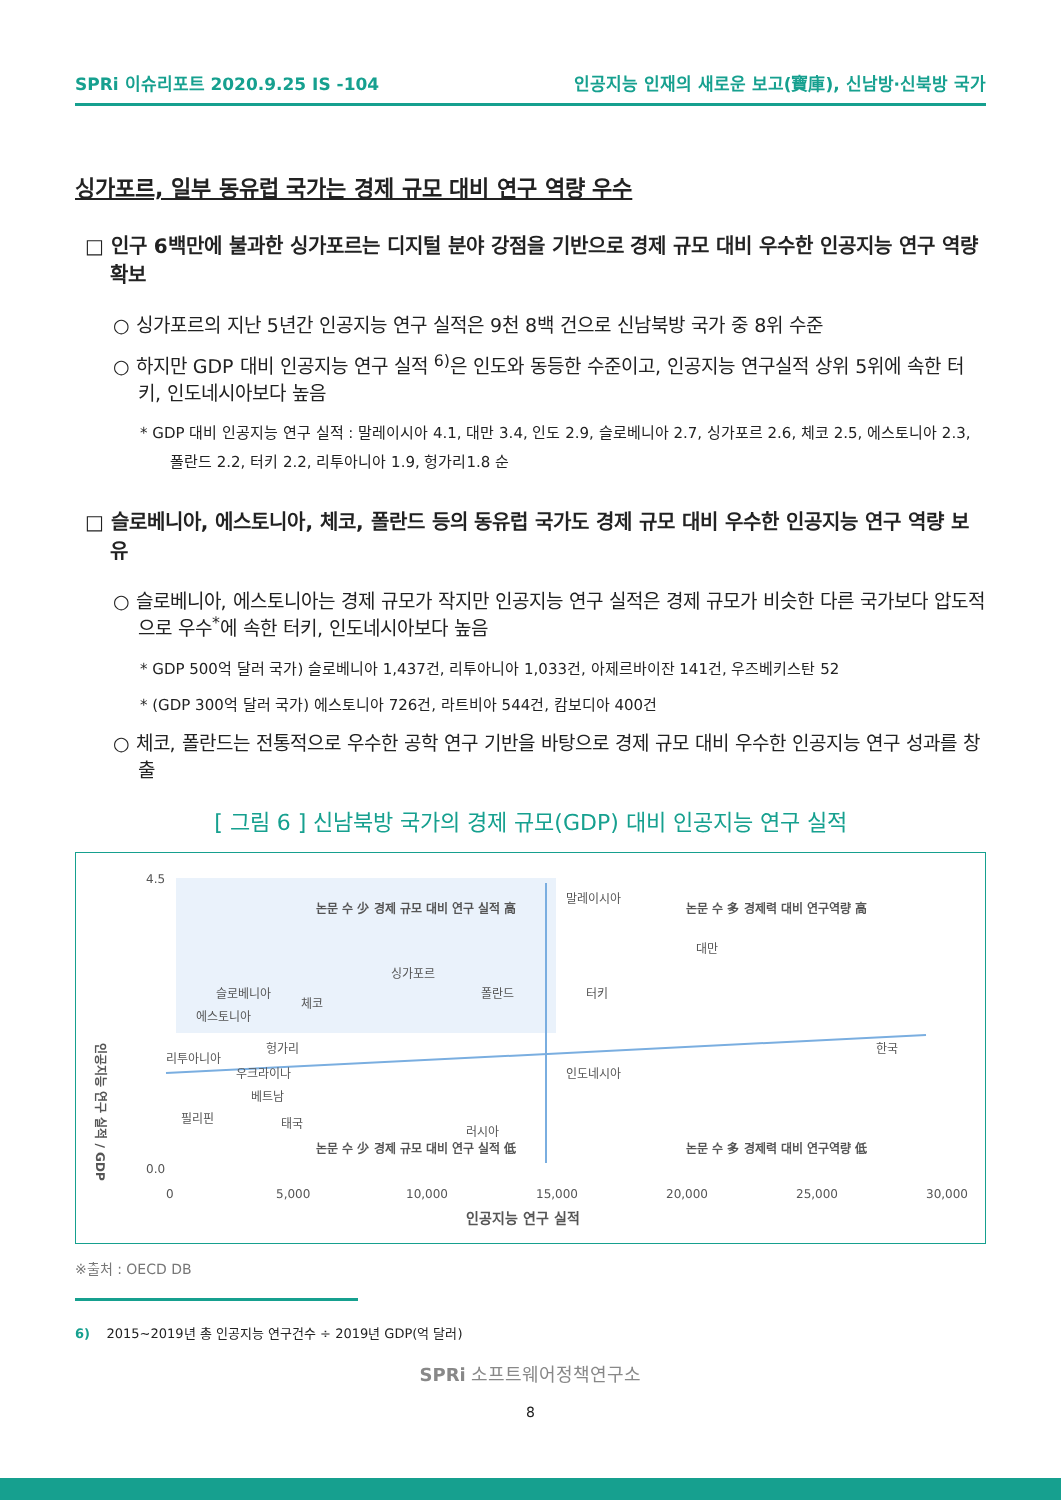SPRi 이슈리포트 2020.9.25 IS -104 인공지능 인재의 새로운 보고(寶庫), 신남방·신북방 국가
싱가포르, 일부 동유럽 국가는 경제 규모 대비 연구 역량 우수
□ 인구 6백만에 불과한 싱가포르는 디지털 분야 강점을 기반으로 경제 규모 대비 우수한 인공지능 연구 역량 확보
○ 싱가포르의 지난 5년간 인공지능 연구 실적은 9천 8백 건으로 신남북방 국가 중 8위 수준
○ 하지만 GDP 대비 인공지능 연구 실적 <sup>6)</sup>은 인도와 동등한 수준이고, 인공지능 연구실적 상위 5위에 속한 터키, 인도네시아보다 높음
* GDP 대비 인공지능 연구 실적 : 말레이시아 4.1, 대만 3.4, 인도 2.9, 슬로베니아 2.7, 싱가포르 2.6, 체코 2.5, 에스토니아 2.3, 폴란드 2.2, 터키 2.2, 리투아니아 1.9, 헝가리1.8 순
□ 슬로베니아, 에스토니아, 체코, 폴란드 등의 동유럽 국가도 경제 규모 대비 우수한 인공지능 연구 역량 보유
○ 슬로베니아, 에스토니아는 경제 규모가 작지만 인공지능 연구 실적은 경제 규모가 비슷한 다른 국가보다 압도적으로 우수<sup>*</sup>에 속한 터키, 인도네시아보다 높음
* GDP 500억 달러 국가) 슬로베니아 1,437건, 리투아니아 1,033건, 아제르바이잔 141건, 우즈베키스탄 52
* (GDP 300억 달러 국가) 에스토니아 726건, 라트비아 544건, 캄보디아 400건
○ 체코, 폴란드는 전통적으로 우수한 공학 연구 기반을 바탕으로 경제 규모 대비 우수한 인공지능 연구 성과를 창출
[ 그림 6 ] 신남북방 국가의 경제 규모(GDP) 대비 인공지능 연구 실적
인공지능 연구 실적 / GDP
4.5
0.0
0
5,000
10,000
15,000
20,000
25,000
30,000
인공지능 연구 실적
논문 수 少 경제 규모 대비 연구 실적 高
논문 수 多 경제력 대비 연구역량 高
논문 수 少 경제 규모 대비 연구 실적 低
논문 수 多 경제력 대비 연구역량 低
말레이시아
대만
슬로베니아
체코
싱가포르
폴란드
터키
에스토니아
리투아니아
헝가리
우크라이나
베트남
인도네시아
한국
필리핀
태국
러시아
※출처 : OECD DB
6) 2015~2019년 총 인공지능 연구건수 ÷ 2019년 GDP(억 달러)
SPRi 소프트웨어정책연구소
8